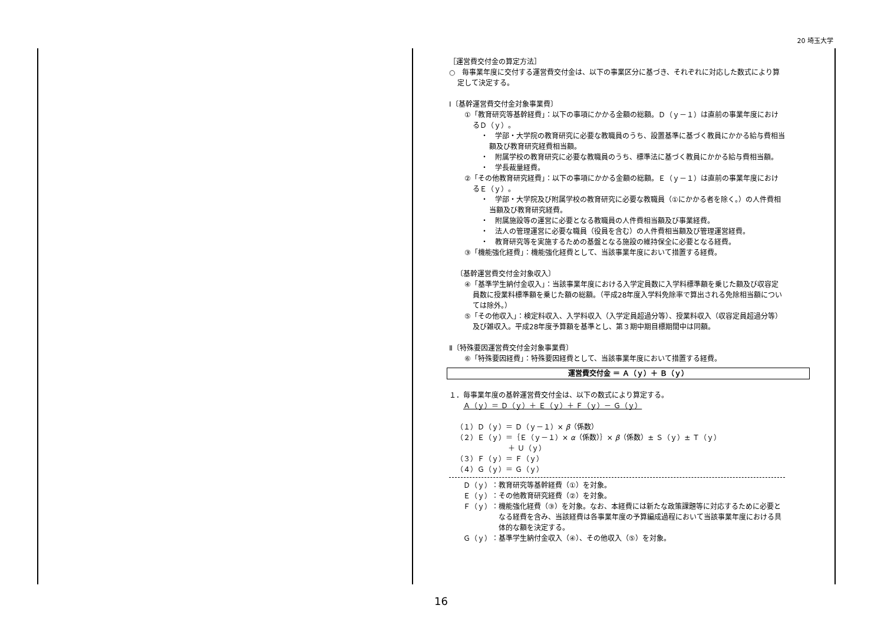20 埼玉大学
［運営費交付金の算定方法］
○　毎事業年度に交付する運営費交付金は、以下の事業区分に基づき、それぞれに対応した数式により算定して決定する。
Ⅰ〔基幹運営費交付金対象事業費〕
①「教育研究等基幹経費」：以下の事項にかかる金額の総額。Ｄ（ｙ－１）は直前の事業年度におけるＤ（ｙ）。
・　学部・大学院の教育研究に必要な教職員のうち、設置基準に基づく教員にかかる給与費相当額及び教育研究経費相当額。
・　附属学校の教育研究に必要な教職員のうち、標準法に基づく教員にかかる給与費相当額。
・　学長裁量経費。
②「その他教育研究経費」：以下の事項にかかる金額の総額。Ｅ（ｙ－１）は直前の事業年度におけるＥ（ｙ）。
・　学部・大学院及び附属学校の教育研究に必要な教職員（①にかかる者を除く。）の人件費相当額及び教育研究経費。
・　附属施設等の運営に必要となる教職員の人件費相当額及び事業経費。
・　法人の管理運営に必要な職員（役員を含む）の人件費相当額及び管理運営経費。
・　教育研究等を実施するための基盤となる施設の維持保全に必要となる経費。
③「機能強化経費」：機能強化経費として、当該事業年度において措置する経費。
〔基幹運営費交付金対象収入〕
④「基準学生納付金収入」：当該事業年度における入学定員数に入学料標準額を乗じた額及び収容定員数に授業料標準額を乗じた額の総額。（平成28年度入学料免除率で算出される免除相当額については除外。）
⑤「その他収入」：検定料収入、入学料収入（入学定員超過分等）、授業料収入（収容定員超過分等）及び雑収入。平成28年度予算額を基準とし、第３期中期目標期間中は同額。
Ⅱ〔特殊要因運営費交付金対象事業費〕
⑥「特殊要因経費」：特殊要因経費として、当該事業年度において措置する経費。
運営費交付金 ＝ Ａ（ｙ）＋ Ｂ（ｙ）
１．毎事業年度の基幹運営費交付金は、以下の数式により算定する。
Ａ（ｙ）＝ Ｄ（ｙ）＋ Ｅ（ｙ）＋ Ｆ（ｙ）－ Ｇ（ｙ）
（１）Ｄ（ｙ）＝ Ｄ（ｙ－１）× β（係数）
（２）Ｅ（ｙ）＝｛Ｅ（ｙ－１）× α（係数）｝× β（係数）± Ｓ（ｙ）± Ｔ（ｙ）
＋ Ｕ（ｙ）
（３）Ｆ（ｙ）＝ Ｆ（ｙ）
（４）Ｇ（ｙ）＝ Ｇ（ｙ）
Ｄ（ｙ）：教育研究等基幹経費（①）を対象。
Ｅ（ｙ）：その他教育研究経費（②）を対象。
Ｆ（ｙ）：機能強化経費（③）を対象。なお、本経費には新たな政策課題等に対応するために必要となる経費を含み、当該経費は各事業年度の予算編成過程において当該事業年度における具体的な額を決定する。
Ｇ（ｙ）：基準学生納付金収入（④）、その他収入（⑤）を対象。
16